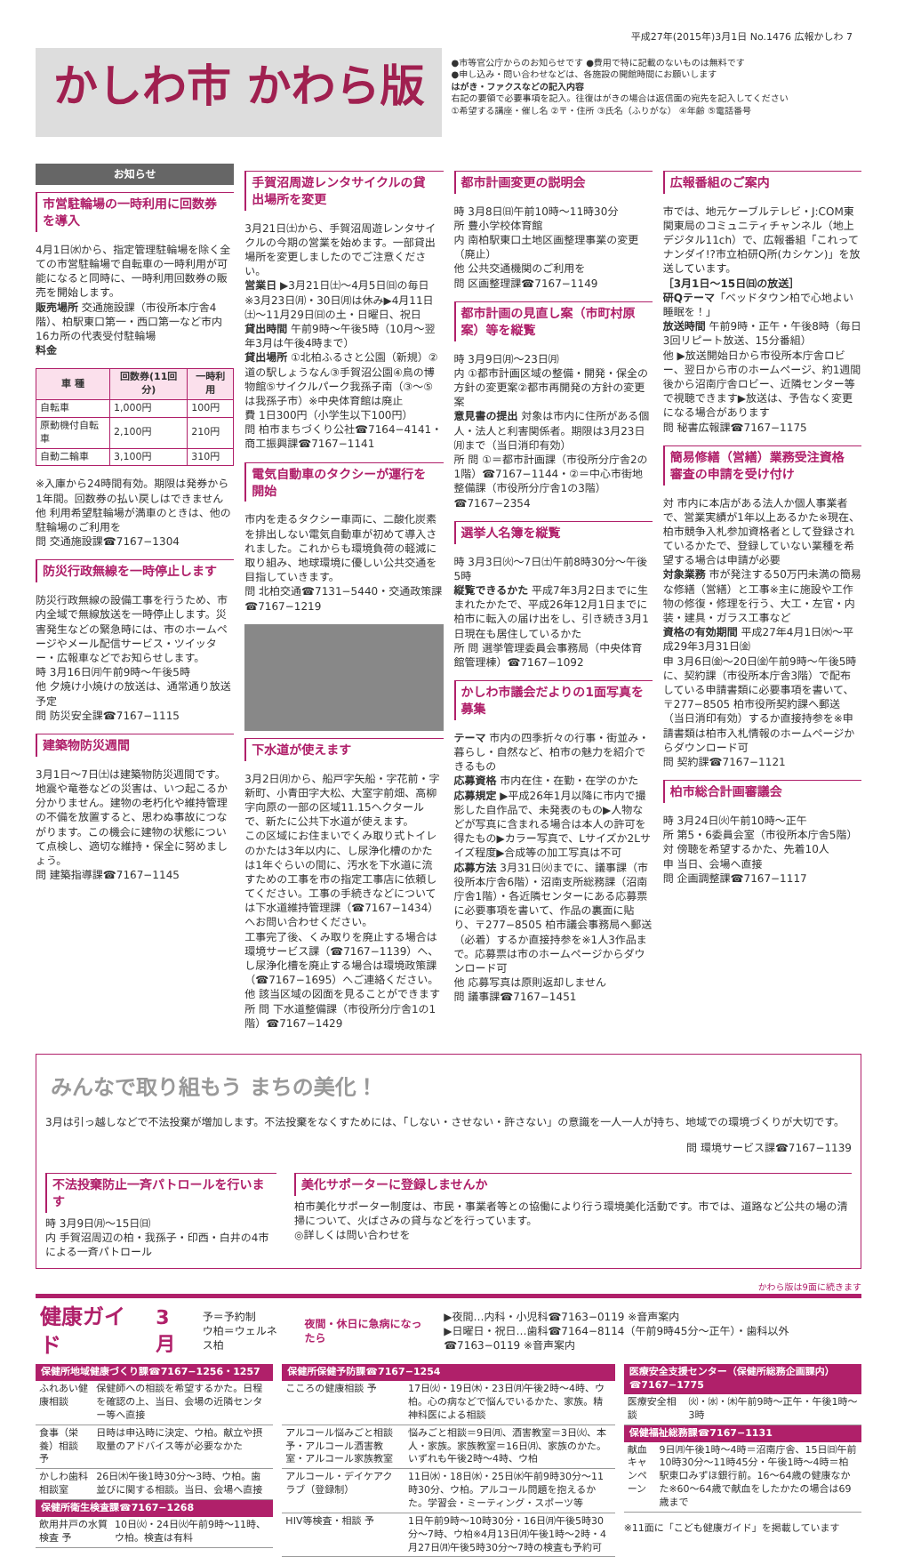平成27年(2015年)3月1日 No.1476 広報かしわ 7
かしわ市 かわら版
●市等官公庁からのお知らせです ●費用で特に記載のないものは無料です
●申し込み・問い合わせなどは、各施設の開館時間にお願いします
はがき・ファクスなどの記入内容
右記の要領で必要事項を記入。往復はがきの場合は返信面の宛先を記入してください
①希望する講座・催し名 ②〒・住所 ③氏名（ふりがな） ④年齢 ⑤電話番号
お知らせ
市営駐輪場の一時利用に回数券を導入
4月1日㈬から、指定管理駐輪場を除く全ての市営駐輪場で自転車の一時利用が可能になると同時に、一時利用回数券の販売を開始します。
販売場所 交通施設課（市役所本庁舎4階）、柏駅東口第一・西口第一など市内16カ所の代表受付駐輪場
料金
| 車 種 | 回数券(11回分) | 一時利用 |
| --- | --- | --- |
| 自転車 | 1,000円 | 100円 |
| 原動機付自転車 | 2,100円 | 210円 |
| 自動二輪車 | 3,100円 | 310円 |
※入庫から24時間有効。期限は発券から1年間。回数券の払い戻しはできません
他 利用希望駐輪場が満車のときは、他の駐輪場のご利用を
問 交通施設課☎7167−1304
防災行政無線を一時停止します
防災行政無線の設備工事を行うため、市内全域で無線放送を一時停止します。災害発生などの緊急時には、市のホームページやメール配信サービス・ツイッター・広報車などでお知らせします。
時 3月16日㈪午前9時〜午後5時
他 夕焼け小焼けの放送は、通常通り放送予定
問 防災安全課☎7167−1115
建築物防災週間
3月1日〜7日㈯は建築物防災週間です。地震や竜巻などの災害は、いつ起こるか分かりません。建物の老朽化や維持管理の不備を放置すると、思わぬ事故につながります。この機会に建物の状態について点検し、適切な維持・保全に努めましょう。
問 建築指導課☎7167−1145
手賀沼周遊レンタサイクルの貸出場所を変更
3月21日㈯から、手賀沼周遊レンタサイクルの今期の営業を始めます。一部貸出場所を変更しましたのでご注意ください。
営業日 ▶3月21日㈯〜4月5日㈰の毎日※3月23日㈪・30日㈪は休み▶4月11日㈯〜11月29日㈰の土・日曜日、祝日
貸出時間 午前9時〜午後5時（10月〜翌年3月は午後4時まで）
貸出場所 ①北柏ふるさと公園（新規）②道の駅しょうなん③手賀沼公園④鳥の博物館⑤サイクルパーク我孫子南（③〜⑤は我孫子市）※中央体育館は廃止
費 1日300円（小学生以下100円）
問 柏市まちづくり公社☎7164−4141・商工振興課☎7167−1141
電気自動車のタクシーが運行を開始
市内を走るタクシー車両に、二酸化炭素を排出しない電気自動車が初めて導入されました。これからも環境負荷の軽減に取り組み、地球環境に優しい公共交通を目指していきます。
問 北柏交通☎7131−5440・交通政策課☎7167−1219
下水道が使えます
3月2日㈪から、船戸字矢船・字花前・字新町、小青田字大松、大室字前畑、高柳字向原の一部の区域11.15ヘクタールで、新たに公共下水道が使えます。
この区域にお住まいでくみ取り式トイレのかたは3年以内に、し尿浄化槽のかたは1年ぐらいの間に、汚水を下水道に流すための工事を市の指定工事店に依頼してください。工事の手続きなどについては下水道維持管理課（☎7167−1434）へお問い合わせください。
工事完了後、くみ取りを廃止する場合は環境サービス課（☎7167−1139）へ、し尿浄化槽を廃止する場合は環境政策課（☎7167−1695）へご連絡ください。
他 該当区域の図面を見ることができます
所 問 下水道整備課（市役所分庁舎1の1階）☎7167−1429
都市計画変更の説明会
時 3月8日㈰午前10時〜11時30分
所 豊小学校体育館
内 南柏駅東口土地区画整理事業の変更（廃止）
他 公共交通機関のご利用を
問 区画整理課☎7167−1149
都市計画の見直し案（市町村原案）等を縦覧
時 3月9日㈪〜23日㈪
内 ①都市計画区域の整備・開発・保全の方針の変更案②都市再開発の方針の変更案
意見書の提出 対象は市内に住所がある個人・法人と利害関係者。期限は3月23日㈪まで（当日消印有効）
所 問 ①＝都市計画課（市役所分庁舎2の1階）☎7167−1144・②＝中心市街地整備課（市役所分庁舎1の3階）☎7167−2354
選挙人名簿を縦覧
時 3月3日㈫〜7日㈯午前8時30分〜午後5時
縦覧できるかた 平成7年3月2日までに生まれたかたで、平成26年12月1日までに柏市に転入の届け出をし、引き続き3月1日現在も居住しているかた
所 問 選挙管理委員会事務局（中央体育館管理棟）☎7167−1092
かしわ市議会だよりの1面写真を募集
テーマ 市内の四季折々の行事・街並み・暮らし・自然など、柏市の魅力を紹介できるもの
応募資格 市内在住・在勤・在学のかた
応募規定 ▶平成26年1月以降に市内で撮影した自作品で、未発表のもの▶人物などが写真に含まれる場合は本人の許可を得たもの▶カラー写真で、Lサイズか2Lサイズ程度▶合成等の加工写真は不可
応募方法 3月31日㈫までに、議事課（市役所本庁舎6階）・沼南支所総務課（沼南庁舎1階）・各近隣センターにある応募票に必要事項を書いて、作品の裏面に貼り、〒277−8505 柏市議会事務局へ郵送（必着）するか直接持参を※1人3作品まで。応募票は市のホームページからダウンロード可
他 応募写真は原則返却しません
問 議事課☎7167−1451
広報番組のご案内
市では、地元ケーブルテレビ・J:COM東関東局のコミュニティチャンネル（地上デジタル11ch）で、広報番組「これってナンダイ!?市立柏研Q所(カシケン)」を放送しています。
［3月1日〜15日㈰の放送］
研Qテーマ「ベッドタウン柏で心地よい睡眠を！」
放送時間 午前9時・正午・午後8時（毎日3回リピート放送、15分番組）
他 ▶放送開始日から市役所本庁舎ロビー、翌日から市のホームページ、約1週間後から沼南庁舎ロビー、近隣センター等で視聴できます▶放送は、予告なく変更になる場合があります
問 秘書広報課☎7167−1175
簡易修繕（営繕）業務受注資格審査の申請を受け付け
対 市内に本店がある法人か個人事業者で、営業実績が1年以上あるかた※現在、柏市競争入札参加資格者として登録されているかたで、登録していない業種を希望する場合は申請が必要
対象業務 市が発注する50万円未満の簡易な修繕（営繕）と工事※主に施設や工作物の修復・修理を行う、大工・左官・内装・建具・ガラス工事など
資格の有効期間 平成27年4月1日㈬〜平成29年3月31日㈮
申 3月6日㈮〜20日㈮午前9時〜午後5時に、契約課（市役所本庁舎3階）で配布している申請書類に必要事項を書いて、〒277−8505 柏市役所契約課へ郵送（当日消印有効）するか直接持参を※申請書類は柏市入札情報のホームページからダウンロード可
問 契約課☎7167−1121
柏市総合計画審議会
時 3月24日㈫午前10時〜正午
所 第5・6委員会室（市役所本庁舎5階）
対 傍聴を希望するかた、先着10人
申 当日、会場へ直接
問 企画調整課☎7167−1117
みんなで取り組もう まちの美化！
3月は引っ越しなどで不法投棄が増加します。不法投棄をなくすためには、「しない・させない・許さない」の意識を一人一人が持ち、地域での環境づくりが大切です。
問 環境サービス課☎7167−1139
不法投棄防止一斉パトロールを行います
時 3月9日㈪〜15日㈰
内 手賀沼周辺の柏・我孫子・印西・白井の4市による一斉パトロール
美化サポーターに登録しませんか
柏市美化サポーター制度は、市民・事業者等との協働により行う環境美化活動です。市では、道路など公共の場の清掃について、火ばさみの貸与などを行っています。
◎詳しくは問い合わせを
かわら版は9面に続きます
健康ガイド
3月 予＝予約制
ウ柏＝ウェルネス柏 夜間・休日に急病になったら ▶夜間…内科・小児科☎7163−0119 ※音声案内
▶日曜日・祝日…歯科☎7164−8114（午前9時45分〜正午）・歯科以外☎7163−0119 ※音声案内
保健所地域健康づくり課☎7167−1256・1257
| ふれあい健康相談 | 保健師への相談を希望するかた。日程を確認の上、当日、会場の近隣センター等へ直接 |
| 食事（栄養）相談 予 | 日時は申込時に決定、ウ柏。献立や摂取量のアドバイス等が必要なかた |
| かしわ歯科相談室 | 26日㈭午後1時30分〜3時、ウ柏。歯並びに関する相談。当日、会場へ直接 |
保健所衛生検査課☎7167−1268
| 飲用井戸の水質検査 予 | 10日㈫・24日㈫午前9時〜11時、ウ柏。検査は有料 |
保健所保健予防課☎7167−1254
| こころの健康相談 予 | 17日㈫・19日㈭・23日㈪午後2時〜4時、ウ柏。心の病などで悩んでいるかた、家族。精神科医による相談 |
| アルコール悩みごと相談 予・アルコール酒害教室・アルコール家族教室 | 悩みごと相談＝9日㈪、酒害教室＝3日㈫、本人・家族。家族教室＝16日㈪、家族のかた。いずれも午後2時〜4時、ウ柏 |
| アルコール・デイケアクラブ（登録制） | 11日㈬・18日㈬・25日㈬午前9時30分〜11時30分、ウ柏。アルコール問題を抱えるかた。学習会・ミーティング・スポーツ等 |
| HIV等検査・相談 予 | 1日午前9時〜10時30分・16日㈪午後5時30分〜7時、ウ柏※4月13日㈪午後1時〜2時・4月27日㈪午後5時30分〜7時の検査も予約可 |
医療安全支援センター（保健所総務企画課内）☎7167−1775
| 医療安全相談 | ㈫・㈬・㈭午前9時〜正午・午後1時〜3時 |
保健福祉総務課☎7167−1131
| 献血キャンペーン | 9日㈪午後1時〜4時＝沼南庁舎、15日㈰午前10時30分〜11時45分・午後1時〜4時＝柏駅東口みずほ銀行前。16〜64歳の健康なかた※60〜64歳で献血をしたかたの場合は69歳まで |
※11面に「こども健康ガイド」を掲載しています